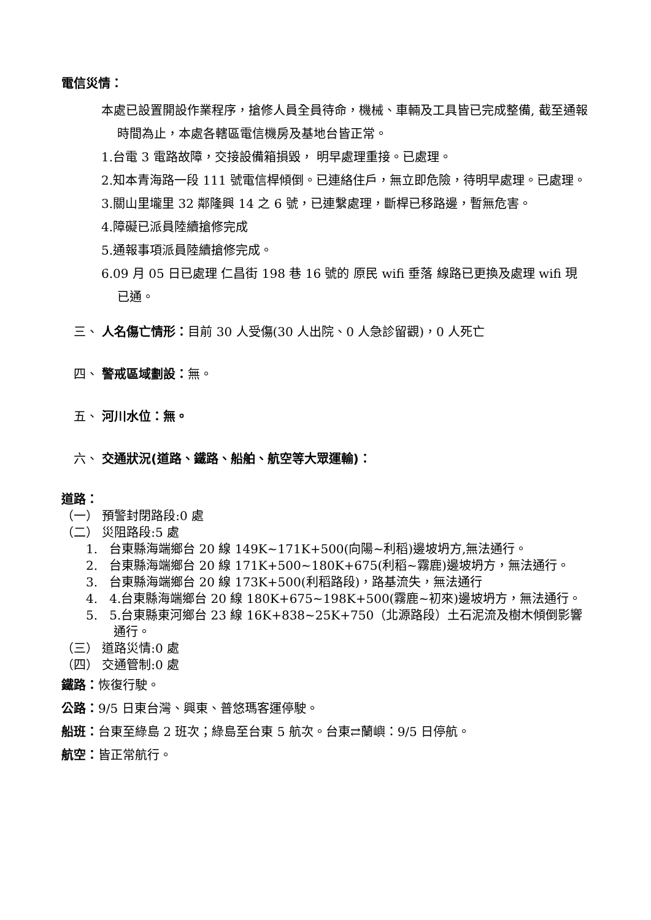電信災情：
本處已設置開設作業程序，搶修人員全員待命，機械、車輛及工具皆已完成整備, 截至通報時間為止，本處各轄區電信機房及基地台皆正常。
1.台電 3 電路故障，交接設備箱損毀， 明早處理重接。已處理。
2.知本青海路一段 111 號電信桿傾倒。已連絡住戶，無立即危險，待明早處理。已處理。
3.關山里壠里 32 鄰隆興 14 之 6 號，已連繫處理，斷桿已移路邊，暫無危害。
4.障礙已派員陸續搶修完成
5.通報事項派員陸續搶修完成。
6.09 月 05 日已處理 仁昌街 198 巷 16 號的 原民 wifi 垂落 線路已更換及處理 wifi 現已通。
三、 人名傷亡情形：目前 30 人受傷(30 人出院、0 人急診留觀)，0 人死亡
四、 警戒區域劃設：無。
五、 河川水位：無。
六、 交通狀況(道路、鐵路、船舶、航空等大眾運輸)：
道路：
（一） 預警封閉路段:0 處
（二） 災阻路段:5 處
1. 台東縣海端鄉台 20 線 149K~171K+500(向陽~利稻)邊坡坍方,無法通行。
2. 台東縣海端鄉台 20 線 171K+500~180K+675(利稻~霧鹿)邊坡坍方，無法通行。
3. 台東縣海端鄉台 20 線 173K+500(利稻路段)，路基流失，無法通行
4. 4.台東縣海端鄉台 20 線 180K+675~198K+500(霧鹿~初來)邊坡坍方，無法通行。
5. 5.台東縣東河鄉台 23 線 16K+838~25K+750（北源路段）土石泥流及樹木傾倒影響通行。
（三） 道路災情:0 處
（四） 交通管制:0 處
鐵路：恢復行駛。
公路：9/5 日東台灣、興東、普悠瑪客運停駛。
船班：台東至綠島 2 班次；綠島至台東 5 航次。台東⇄蘭嶼：9/5 日停航。
航空：皆正常航行。